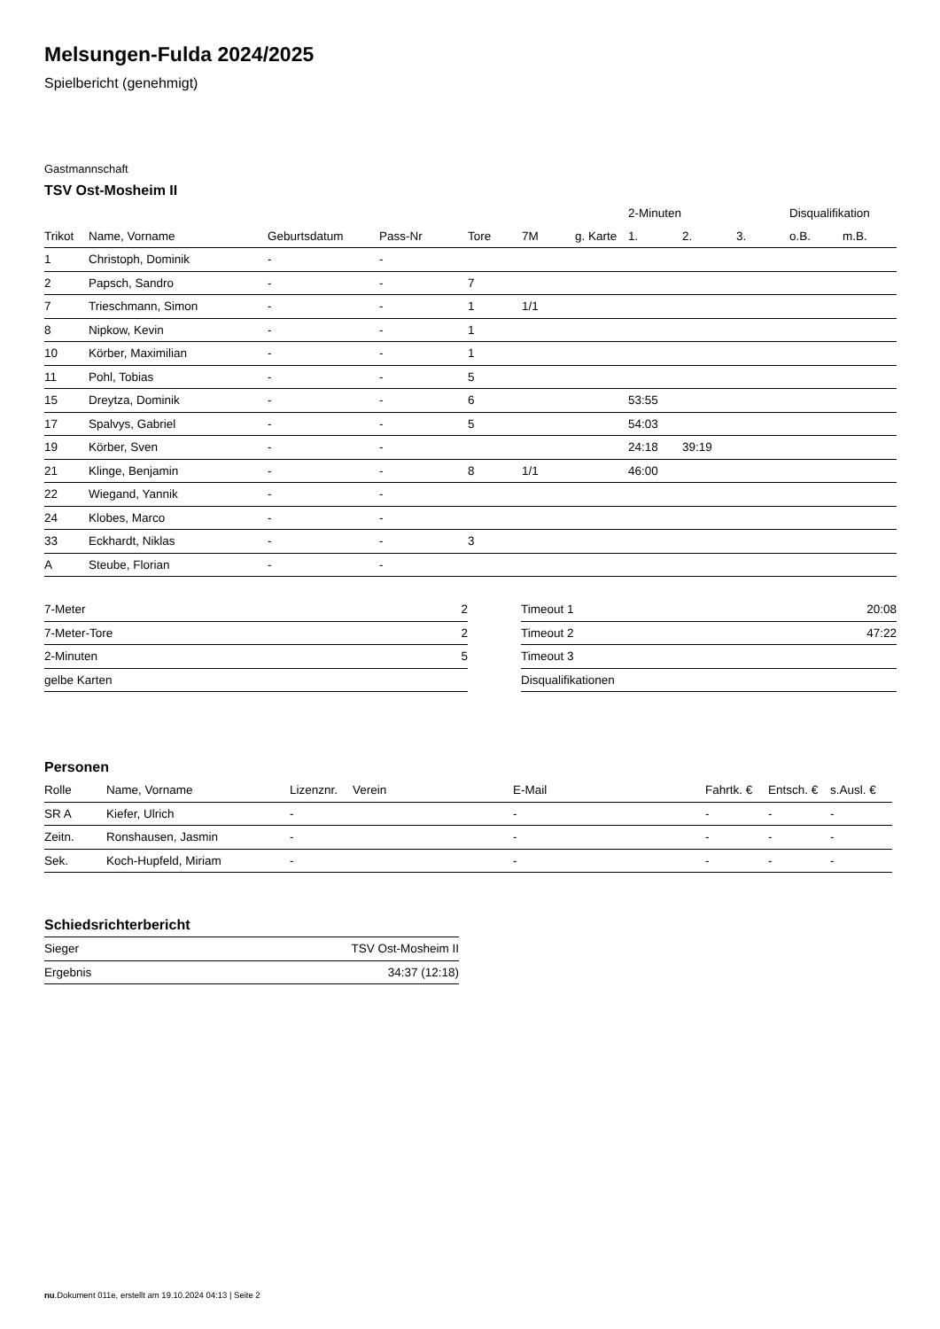Melsungen-Fulda 2024/2025
Spielbericht (genehmigt)
Gastmannschaft
TSV Ost-Mosheim II
| | | | | | | | 2-Minuten | | | Disqualifikation | |
| --- | --- | --- | --- | --- | --- | --- | --- | --- | --- | --- | --- |
| Trikot | Name, Vorname | Geburtsdatum | Pass-Nr | Tore | 7M | g. Karte | 1. | 2. | 3. | o.B. | m.B. |
| 1 | Christoph, Dominik | - | - | | | | | | | | |
| 2 | Papsch, Sandro | - | - | 7 | | | | | | | |
| 7 | Trieschmann, Simon | - | - | 1 | 1/1 | | | | | | |
| 8 | Nipkow, Kevin | - | - | 1 | | | | | | | |
| 10 | Körber, Maximilian | - | - | 1 | | | | | | | |
| 11 | Pohl, Tobias | - | - | 5 | | | | | | | |
| 15 | Dreytza, Dominik | - | - | 6 | | | 53:55 | | | | |
| 17 | Spalvys, Gabriel | - | - | 5 | | | 54:03 | | | | |
| 19 | Körber, Sven | - | - | | | | 24:18 | 39:19 | | | |
| 21 | Klinge, Benjamin | - | - | 8 | 1/1 | | 46:00 | | | | |
| 22 | Wiegand, Yannik | - | - | | | | | | | | |
| 24 | Klobes, Marco | - | - | | | | | | | | |
| 33 | Eckhardt, Niklas | - | - | 3 | | | | | | | |
| A | Steube, Florian | - | - | | | | | | | | |
| 7-Meter | 2 |
| 7-Meter-Tore | 2 |
| 2-Minuten | 5 |
| gelbe Karten | |
| Timeout 1 | 20:08 |
| Timeout 2 | 47:22 |
| Timeout 3 | |
| Disqualifikationen | |
Personen
| Rolle | Name, Vorname | Lizenznr. | Verein | E-Mail | Fahrtk. € | Entsch. € | s.Ausl. € |
| --- | --- | --- | --- | --- | --- | --- | --- |
| SR A | Kiefer, Ulrich | - | | - | - | - | - |
| Zeitn. | Ronshausen, Jasmin | - | | - | - | - | - |
| Sek. | Koch-Hupfeld, Miriam | - | | - | - | - | - |
Schiedsrichterbericht
| Sieger | TSV Ost-Mosheim II |
| Ergebnis | 34:37 (12:18) |
nu.Dokument 011e, erstellt am 19.10.2024 04:13 | Seite 2